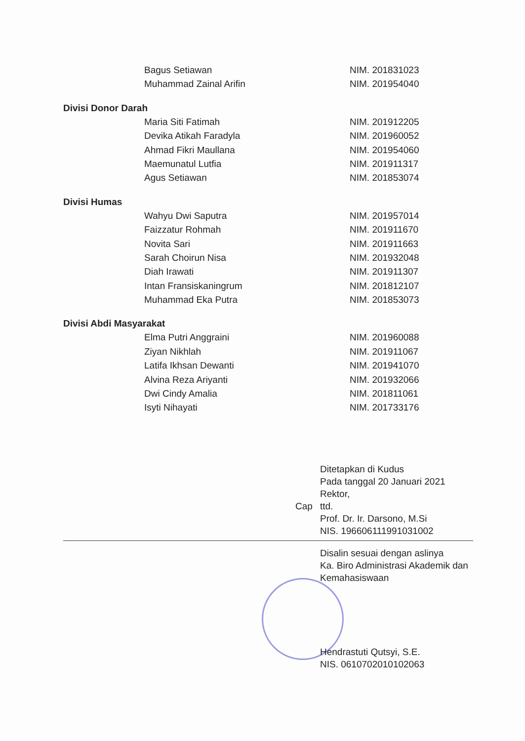Bagus Setiawan NIM. 201831023
Muhammad Zainal Arifin NIM. 201954040
Divisi Donor Darah
Maria Siti Fatimah NIM. 201912205
Devika Atikah Faradyla NIM. 201960052
Ahmad Fikri Maullana NIM. 201954060
Maemunatul Lutfia NIM. 201911317
Agus Setiawan NIM. 201853074
Divisi Humas
Wahyu Dwi Saputra NIM. 201957014
Faizzatur Rohmah NIM. 201911670
Novita Sari NIM. 201911663
Sarah Choirun Nisa NIM. 201932048
Diah Irawati NIM. 201911307
Intan Fransiskaningrum NIM. 201812107
Muhammad Eka Putra NIM. 201853073
Divisi Abdi Masyarakat
Elma Putri Anggraini NIM. 201960088
Ziyan Nikhlah NIM. 201911067
Latifa Ikhsan Dewanti NIM. 201941070
Alvina Reza Ariyanti NIM. 201932066
Dwi Cindy Amalia NIM. 201811061
Isyti Nihayati NIM. 201733176
Ditetapkan di Kudus
Pada tanggal 20 Januari 2021
Rektor,
Cap ttd.
Prof. Dr. Ir. Darsono, M.Si
NIS. 196606111991031002
Disalin sesuai dengan aslinya
Ka. Biro Administrasi Akademik dan
Kemahasiswaan
Hendrastuti Qutsyi, S.E.
NIS. 0610702010102063